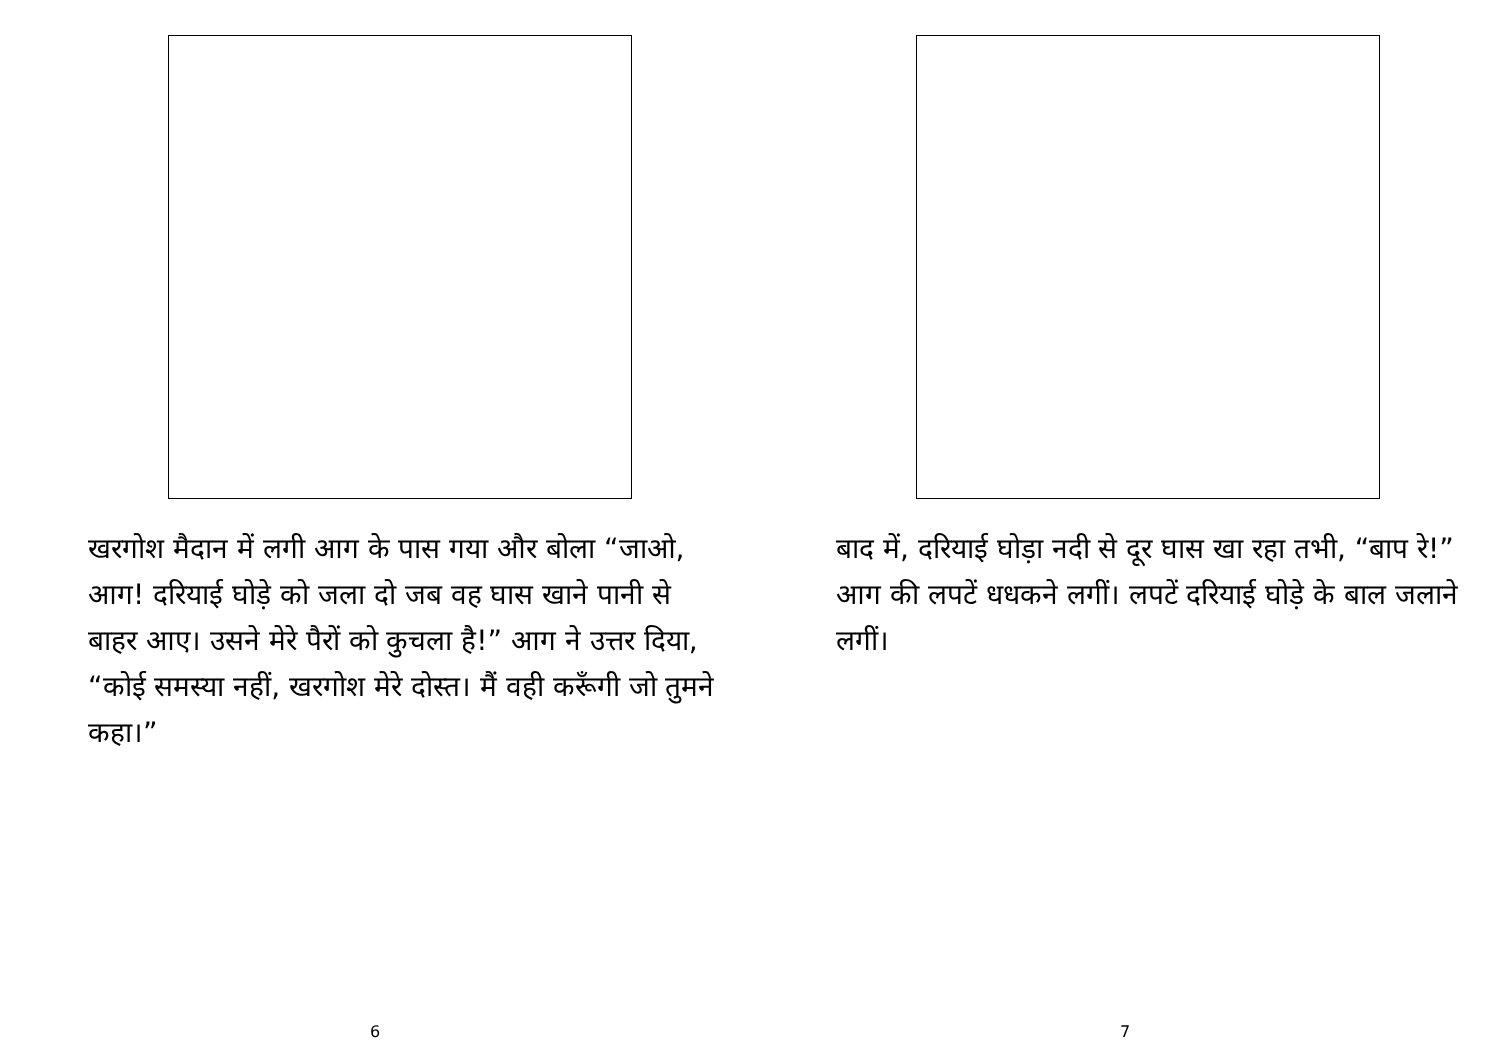खरगोश मैदान में लगी आग के पास गया और बोला “जाओ, आग! दरियाई घोड़े को जला दो जब वह घास खाने पानी से बाहर आए। उसने मेरे पैरों को कुचला है!” आग ने उत्तर दिया, “कोई समस्या नहीं, खरगोश मेरे दोस्त। मैं वही करूँगी जो तुमने कहा।”
6
बाद में, दरियाई घोड़ा नदी से दूर घास खा रहा तभी, “बाप रे!” आग की लपटें धधकने लगीं। लपटें दरियाई घोड़े के बाल जलाने लगीं।
7